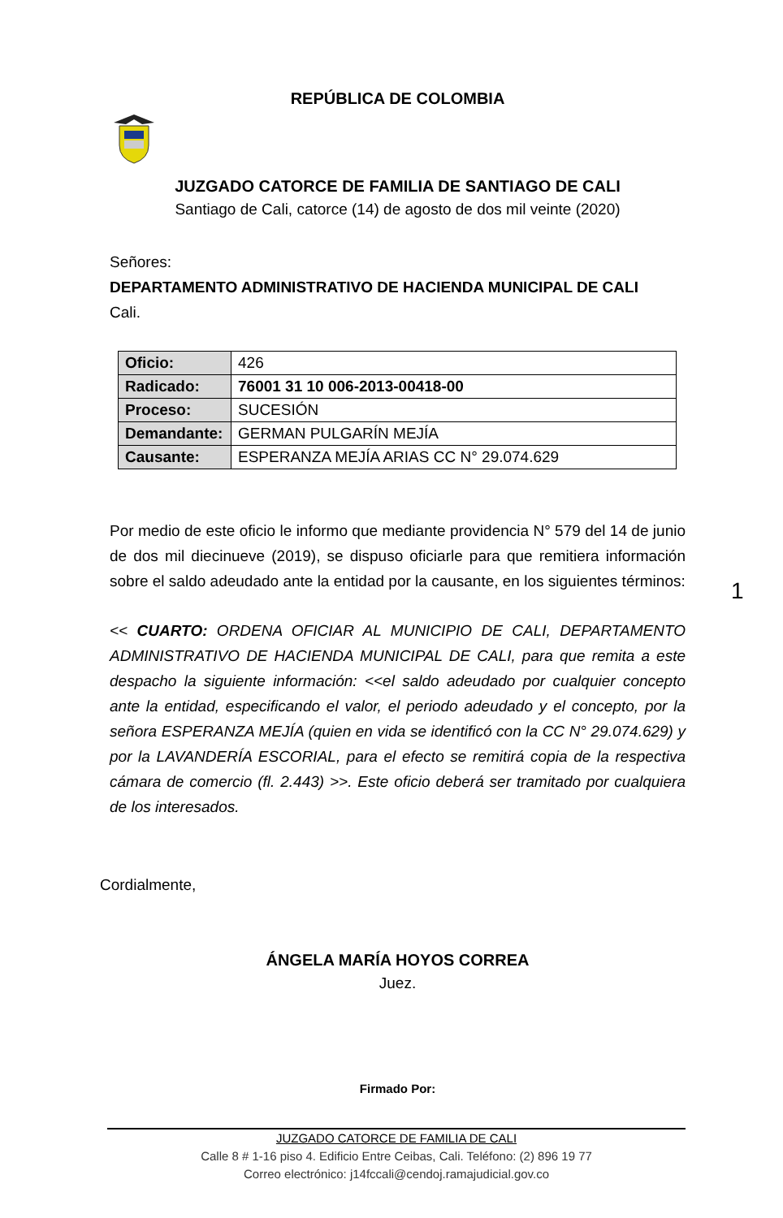REPÚBLICA DE COLOMBIA
JUZGADO CATORCE DE FAMILIA DE SANTIAGO DE CALI
Santiago de Cali, catorce (14) de agosto de dos mil veinte (2020)
Señores:
DEPARTAMENTO ADMINISTRATIVO DE HACIENDA MUNICIPAL DE CALI
Cali.
| Oficio: | 426 |
| Radicado: | 76001 31 10 006-2013-00418-00 |
| Proceso: | SUCESIÓN |
| Demandante: | GERMAN PULGARÍN MEJÍA |
| Causante: | ESPERANZA MEJÍA ARIAS CC N° 29.074.629 |
Por medio de este oficio le informo que mediante providencia N° 579 del 14 de junio de dos mil diecinueve (2019), se dispuso oficiarle para que remitiera información sobre el saldo adeudado ante la entidad por la causante, en los siguientes términos:
1
<< CUARTO: ORDENA OFICIAR AL MUNICIPIO DE CALI, DEPARTAMENTO ADMINISTRATIVO DE HACIENDA MUNICIPAL DE CALI, para que remita a este despacho la siguiente información: <<el saldo adeudado por cualquier concepto ante la entidad, especificando el valor, el periodo adeudado y el concepto, por la señora ESPERANZA MEJÍA (quien en vida se identificó con la CC N° 29.074.629) y por la LAVANDERÍA ESCORIAL, para el efecto se remitirá copia de la respectiva cámara de comercio (fl. 2.443) >>. Este oficio deberá ser tramitado por cualquiera de los interesados.
Cordialmente,
ÁNGELA MARÍA HOYOS CORREA
Juez.
Firmado Por:
JUZGADO CATORCE DE FAMILIA DE CALI
Calle 8 # 1-16 piso 4. Edificio Entre Ceibas, Cali. Teléfono: (2) 896 19 77
Correo electrónico: j14fccali@cendoj.ramajudicial.gov.co